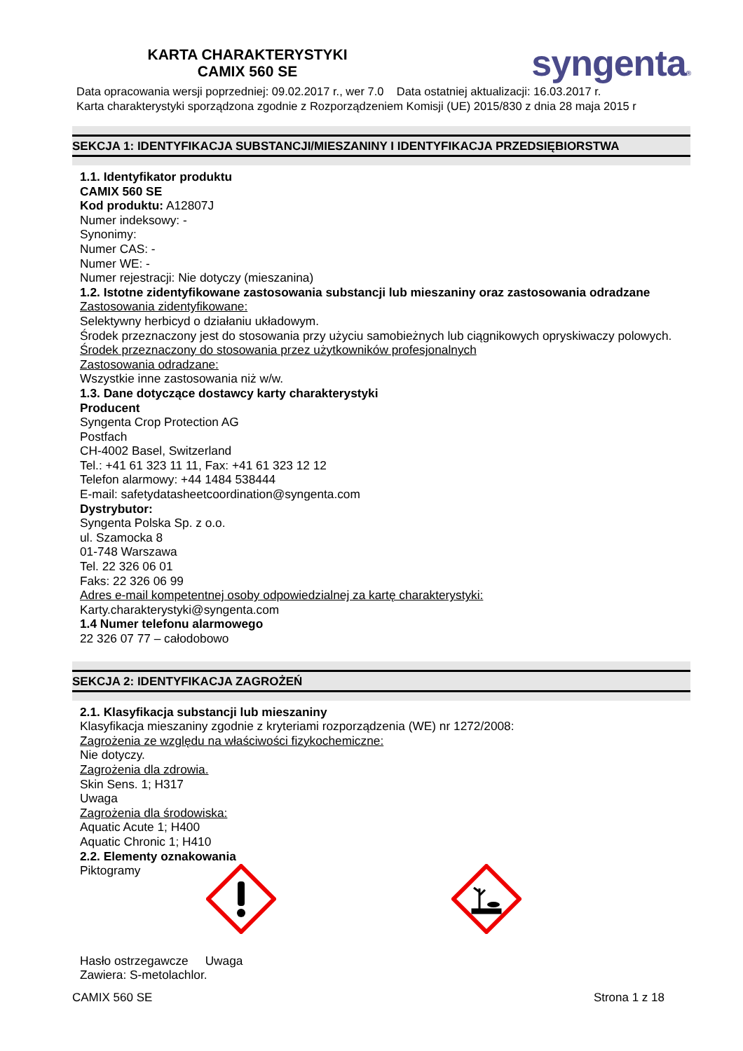KARTA CHARAKTERYSTYKI
CAMIX 560 SE
syngenta®
Data opracowania wersji poprzedniej: 09.02.2017 r., wer 7.0 Data ostatniej aktualizacji: 16.03.2017 r.
Karta charakterystyki sporządzona zgodnie z Rozporządzeniem Komisji (UE) 2015/830 z dnia 28 maja 2015 r
SEKCJA 1: IDENTYFIKACJA SUBSTANCJI/MIESZANINY I IDENTYFIKACJA PRZEDSIĘBIORSTWA
1.1. Identyfikator produktu
CAMIX 560 SE
Kod produktu: A12807J
Numer indeksowy: -
Synonimy:
Numer CAS: -
Numer WE: -
Numer rejestracji: Nie dotyczy (mieszanina)
1.2. Istotne zidentyfikowane zastosowania substancji lub mieszaniny oraz zastosowania odradzane
Zastosowania zidentyfikowane:
Selektywny herbicyd o działaniu układowym.
Środek przeznaczony jest do stosowania przy użyciu samobieżnych lub ciągnikowych opryskiwaczy polowych.
Środek przeznaczony do stosowania przez użytkowników profesjonalnych
Zastosowania odradzane:
Wszystkie inne zastosowania niż w/w.
1.3. Dane dotyczące dostawcy karty charakterystyki
Producent
Syngenta Crop Protection AG
Postfach
CH-4002 Basel, Switzerland
Tel.: +41 61 323 11 11, Fax: +41 61 323 12 12
Telefon alarmowy: +44 1484 538444
E-mail: safetydatasheetcoordination@syngenta.com
Dystrybutor:
Syngenta Polska Sp. z o.o.
ul. Szamocka 8
01-748 Warszawa
Tel. 22 326 06 01
Faks: 22 326 06 99
Adres e-mail kompetentnej osoby odpowiedzialnej za kartę charakterystyki:
Karty.charakterystyki@syngenta.com
1.4 Numer telefonu alarmowego
22 326 07 77 – całodobowo
SEKCJA 2: IDENTYFIKACJA ZAGROŻEŃ
2.1. Klasyfikacja substancji lub mieszaniny
Klasyfikacja mieszaniny zgodnie z kryteriami rozporządzenia (WE) nr 1272/2008:
Zagrożenia ze względu na właściwości fizykochemiczne:
Nie dotyczy.
Zagrożenia dla zdrowia.
Skin Sens. 1; H317
Uwaga
Zagrożenia dla środowiska:
Aquatic Acute 1; H400
Aquatic Chronic 1; H410
2.2. Elementy oznakowania
Piktogramy
Hasło ostrzegawcze Uwaga
Zawiera: S-metolachlor.
CAMIX 560 SE Strona 1 z 18